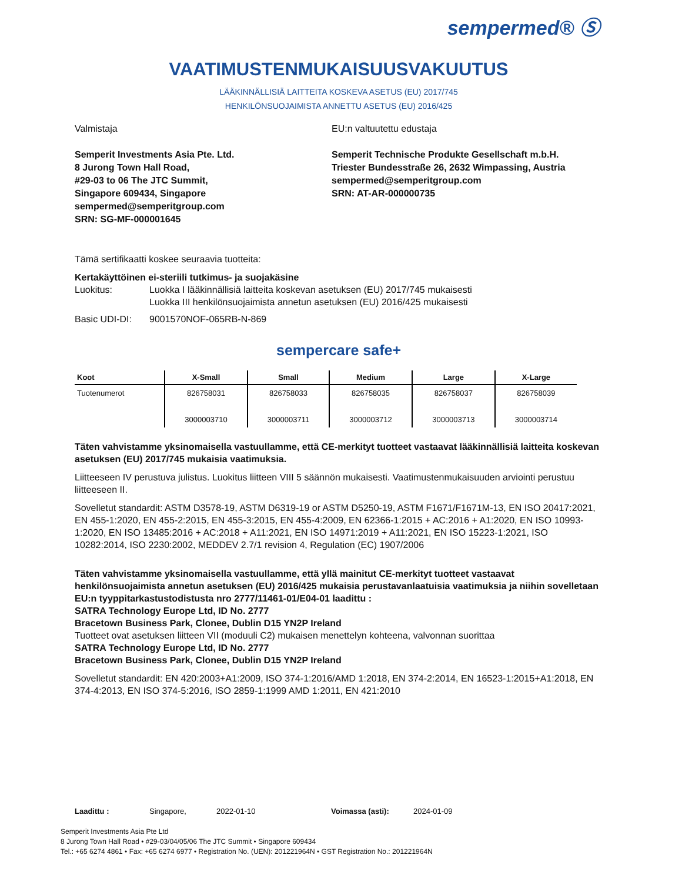sempermed® Ⓢ
VAATIMUSTENMUKAISUUSVAKUUTUS
LÄÄKINNÄLLISIÄ LAITTEITA KOSKEVA ASETUS (EU) 2017/745
HENKILÖNSUOJAIMISTA ANNETTU ASETUS (EU) 2016/425
Valmistaja
Semperit Investments Asia Pte. Ltd.
8 Jurong Town Hall Road,
#29-03 to 06 The JTC Summit,
Singapore 609434, Singapore
sempermed@semperitgroup.com
SRN: SG-MF-000001645
EU:n valtuutettu edustaja
Semperit Technische Produkte Gesellschaft m.b.H.
Triester Bundesstraße 26, 2632 Wimpassing, Austria
sempermed@semperitgroup.com
SRN: AT-AR-000000735
Tämä sertifikaatti koskee seuraavia tuotteita:
Kertakäyttöinen ei-steriili tutkimus- ja suojakäsine
Luokitus: Luokka I lääkinnällisiä laitteita koskevan asetuksen (EU) 2017/745 mukaisesti
Luokka III henkilönsuojaimista annetun asetuksen (EU) 2016/425 mukaisesti
Basic UDI-DI: 9001570NOF-065RB-N-869
sempercare safe+
| Koot | X-Small | Small | Medium | Large | X-Large |
| --- | --- | --- | --- | --- | --- |
| Tuotenumerot | 826758031 3000003710 | 826758033 3000003711 | 826758035 3000003712 | 826758037 3000003713 | 826758039 3000003714 |
Täten vahvistamme yksinomaisella vastuullamme, että CE-merkityt tuotteet vastaavat lääkinnällisiä laitteita koskevan asetuksen (EU) 2017/745 mukaisia vaatimuksia.
Liitteeseen IV perustuva julistus. Luokitus liitteen VIII 5 säännön mukaisesti. Vaatimustenmukaisuuden arviointi perustuu liitteeseen II.
Sovelletut standardit: ASTM D3578-19, ASTM D6319-19 or ASTM D5250-19, ASTM F1671/F1671M-13, EN ISO 20417:2021, EN 455-1:2020, EN 455-2:2015, EN 455-3:2015, EN 455-4:2009, EN 62366-1:2015 + AC:2016 + A1:2020, EN ISO 10993-1:2020, EN ISO 13485:2016 + AC:2018 + A11:2021, EN ISO 14971:2019 + A11:2021, EN ISO 15223-1:2021, ISO 10282:2014, ISO 2230:2002, MEDDEV 2.7/1 revision 4, Regulation (EC) 1907/2006
Täten vahvistamme yksinomaisella vastuullamme, että yllä mainitut CE-merkityt tuotteet vastaavat henkilönsuojaimista annetun asetuksen (EU) 2016/425 mukaisia perustavanlaatuisia vaatimuksia ja niihin sovelletaan EU:n tyyppitarkastustodistusta nro 2777/11461-01/E04-01 laadittu :
SATRA Technology Europe Ltd, ID No. 2777
Bracetown Business Park, Clonee, Dublin D15 YN2P Ireland
Tuotteet ovat asetuksen liitteen VII (moduuli C2) mukaisen menettelyn kohteena, valvonnan suorittaa
SATRA Technology Europe Ltd, ID No. 2777
Bracetown Business Park, Clonee, Dublin D15 YN2P Ireland
Sovelletut standardit: EN 420:2003+A1:2009, ISO 374-1:2016/AMD 1:2018, EN 374-2:2014, EN 16523-1:2015+A1:2018, EN 374-4:2013, EN ISO 374-5:2016, ISO 2859-1:1999 AMD 1:2011, EN 421:2010
Laadittu : Singapore, 2022-01-10 Voimassa (asti): 2024-01-09
Semperit Investments Asia Pte Ltd
8 Jurong Town Hall Road • #29-03/04/05/06 The JTC Summit • Singapore 609434
Tel.: +65 6274 4861 • Fax: +65 6274 6977 • Registration No. (UEN): 201221964N • GST Registration No.: 201221964N